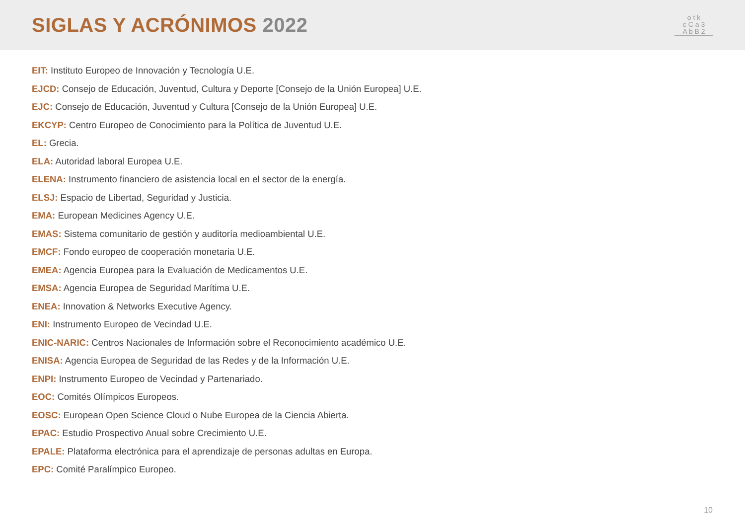SIGLAS Y ACRÓNIMOS 2022
o t k
c C a 3
A b B 2
EIT: Instituto Europeo de Innovación y Tecnología U.E.
EJCD: Consejo de Educación, Juventud, Cultura y Deporte [Consejo de la Unión Europea] U.E.
EJC: Consejo de Educación, Juventud y Cultura [Consejo de la Unión Europea] U.E.
EKCYP: Centro Europeo de Conocimiento para la Política de Juventud U.E.
EL: Grecia.
ELA: Autoridad laboral Europea U.E.
ELENA: Instrumento financiero de asistencia local en el sector de la energía.
ELSJ: Espacio de Libertad, Seguridad y Justicia.
EMA: European Medicines Agency U.E.
EMAS: Sistema comunitario de gestión y auditoría medioambiental U.E.
EMCF: Fondo europeo de cooperación monetaria U.E.
EMEA: Agencia Europea para la Evaluación de Medicamentos U.E.
EMSA: Agencia Europea de Seguridad Marítima U.E.
ENEA: Innovation & Networks Executive Agency.
ENI: Instrumento Europeo de Vecindad U.E.
ENIC-NARIC: Centros Nacionales de Información sobre el Reconocimiento académico U.E.
ENISA: Agencia Europea de Seguridad de las Redes y de la Información U.E.
ENPI: Instrumento Europeo de Vecindad y Partenariado.
EOC: Comités Olímpicos Europeos.
EOSC: European Open Science Cloud o Nube Europea de la Ciencia Abierta.
EPAC: Estudio Prospectivo Anual sobre Crecimiento U.E.
EPALE: Plataforma electrónica para el aprendizaje de personas adultas en Europa.
EPC: Comité Paralímpico Europeo.
10